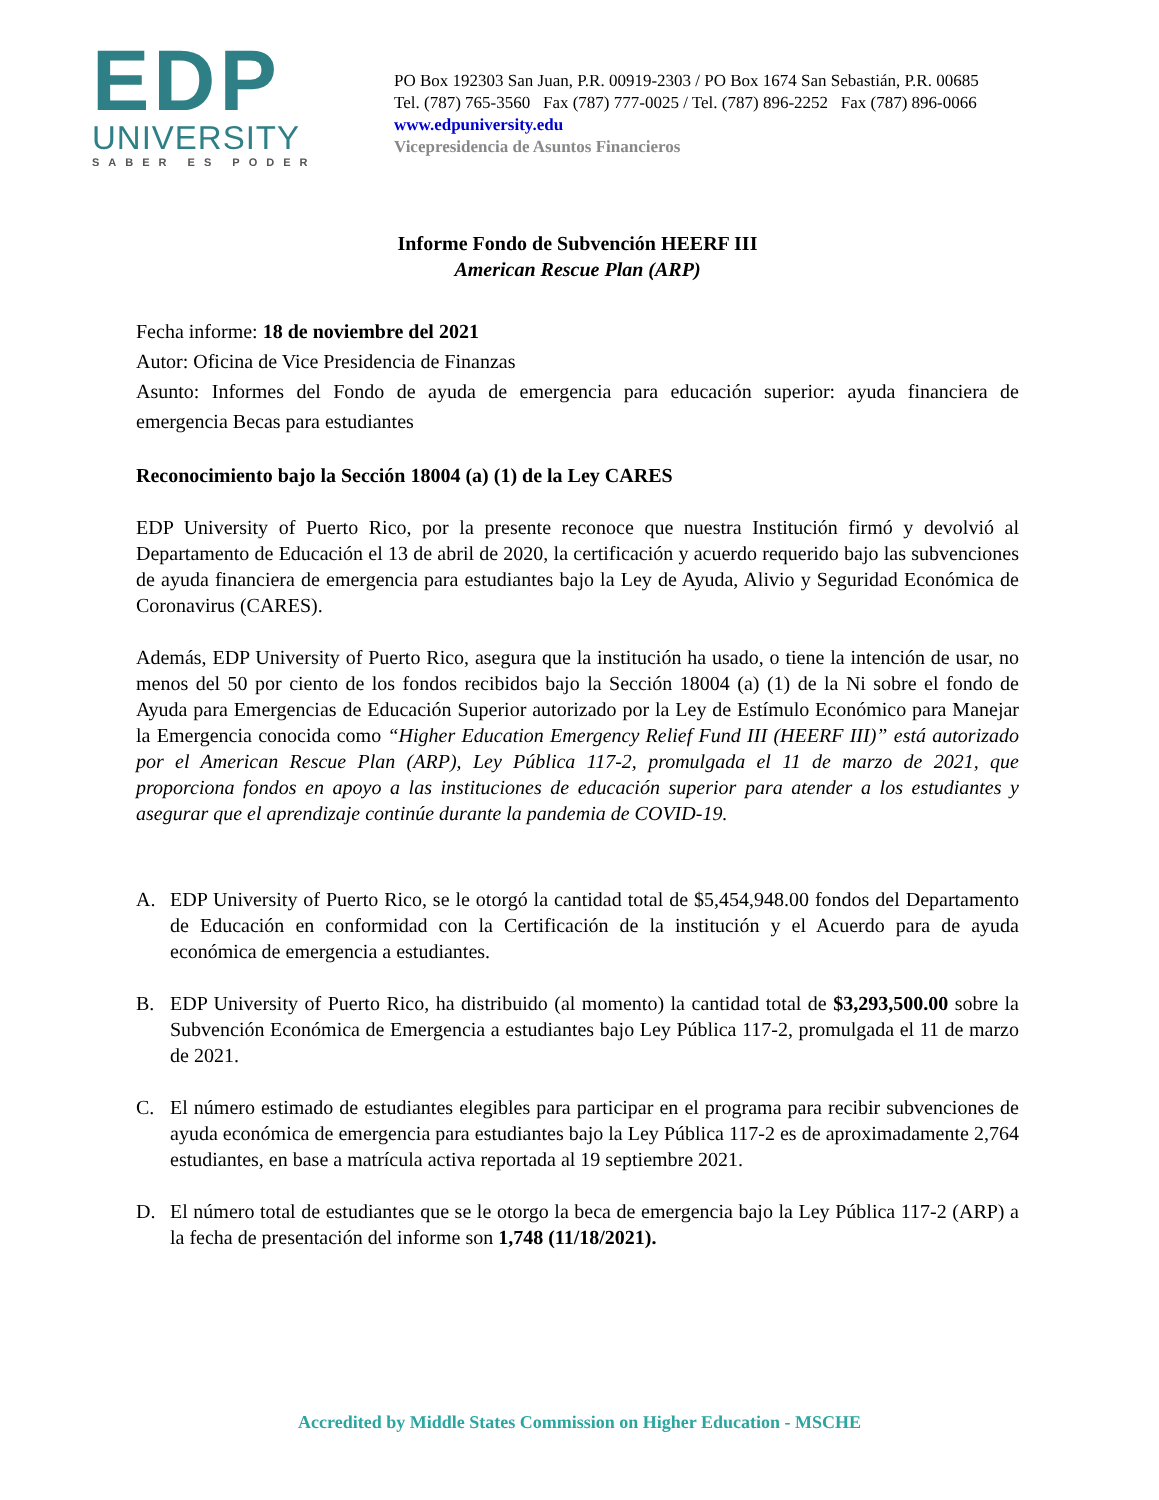EDP
UNIVERSITY
SABER ES PODER
PO Box 192303 San Juan, P.R. 00919-2303 / PO Box 1674 San Sebastián, P.R. 00685
Tel. (787) 765-3560 Fax (787) 777-0025 / Tel. (787) 896-2252 Fax (787) 896-0066
www.edpuniversity.edu
Vicepresidencia de Asuntos Financieros
Informe Fondo de Subvención HEERF III
American Rescue Plan (ARP)
Fecha informe: 18 de noviembre del 2021
Autor: Oficina de Vice Presidencia de Finanzas
Asunto: Informes del Fondo de ayuda de emergencia para educación superior: ayuda financiera de emergencia Becas para estudiantes
Reconocimiento bajo la Sección 18004 (a) (1) de la Ley CARES
EDP University of Puerto Rico, por la presente reconoce que nuestra Institución firmó y devolvió al Departamento de Educación el 13 de abril de 2020, la certificación y acuerdo requerido bajo las subvenciones de ayuda financiera de emergencia para estudiantes bajo la Ley de Ayuda, Alivio y Seguridad Económica de Coronavirus (CARES).
Además, EDP University of Puerto Rico, asegura que la institución ha usado, o tiene la intención de usar, no menos del 50 por ciento de los fondos recibidos bajo la Sección 18004 (a) (1) de la Ni sobre el fondo de Ayuda para Emergencias de Educación Superior autorizado por la Ley de Estímulo Económico para Manejar la Emergencia conocida como “Higher Education Emergency Relief Fund III (HEERF III)” está autorizado por el American Rescue Plan (ARP), Ley Pública 117-2, promulgada el 11 de marzo de 2021, que proporciona fondos en apoyo a las instituciones de educación superior para atender a los estudiantes y asegurar que el aprendizaje continúe durante la pandemia de COVID-19.
A. EDP University of Puerto Rico, se le otorgó la cantidad total de $5,454,948.00 fondos del Departamento de Educación en conformidad con la Certificación de la institución y el Acuerdo para de ayuda económica de emergencia a estudiantes.
B. EDP University of Puerto Rico, ha distribuido (al momento) la cantidad total de $3,293,500.00 sobre la Subvención Económica de Emergencia a estudiantes bajo Ley Pública 117-2, promulgada el 11 de marzo de 2021.
C. El número estimado de estudiantes elegibles para participar en el programa para recibir subvenciones de ayuda económica de emergencia para estudiantes bajo la Ley Pública 117-2 es de aproximadamente 2,764 estudiantes, en base a matrícula activa reportada al 19 septiembre 2021.
D. El número total de estudiantes que se le otorgo la beca de emergencia bajo la Ley Pública 117-2 (ARP) a la fecha de presentación del informe son 1,748 (11/18/2021).
Accredited by Middle States Commission on Higher Education - MSCHE